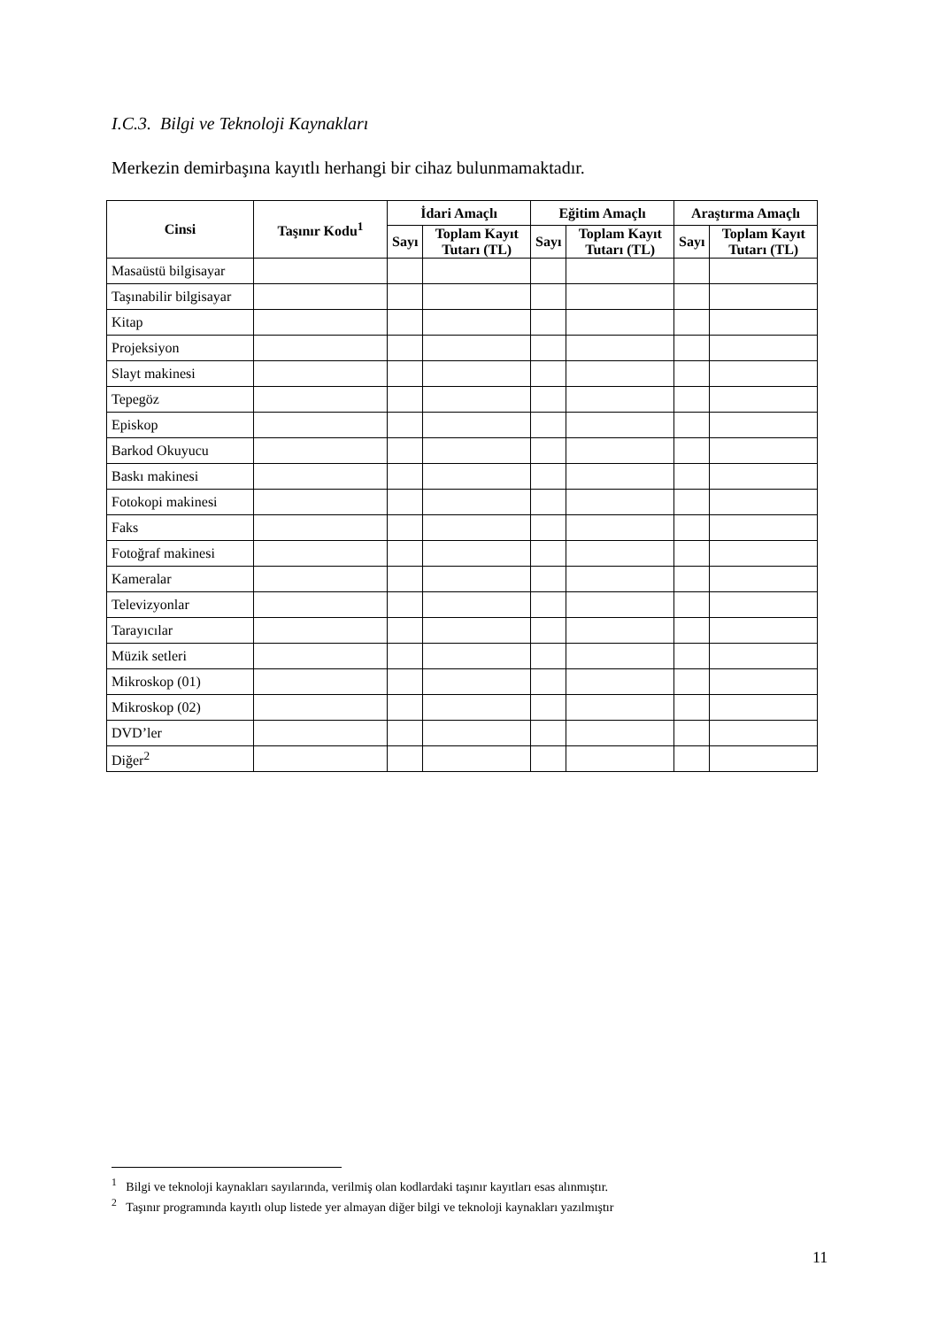I.C.3. Bilgi ve Teknoloji Kaynakları
Merkezin demirbaşına kayıtlı herhangi bir cihaz bulunmamaktadır.
| Cinsi | Taşınır Kodu<sup>1</sup> | İdari Amaçlı | | Eğitim Amaçlı | | Araştırma Amaçlı | |
| --- | --- | --- | --- | --- | --- | --- | --- |
| | | Sayı | Toplam Kayıt Tutarı (TL) | Sayı | Toplam Kayıt Tutarı (TL) | Sayı | Toplam Kayıt Tutarı (TL) |
| Masaüstü bilgisayar | | | | | | | |
| Taşınabilir bilgisayar | | | | | | | |
| Kitap | | | | | | | |
| Projeksiyon | | | | | | | |
| Slayt makinesi | | | | | | | |
| Tepegöz | | | | | | | |
| Episkop | | | | | | | |
| Barkod Okuyucu | | | | | | | |
| Baskı makinesi | | | | | | | |
| Fotokopi makinesi | | | | | | | |
| Faks | | | | | | | |
| Fotoğraf makinesi | | | | | | | |
| Kameralar | | | | | | | |
| Televizyonlar | | | | | | | |
| Tarayıcılar | | | | | | | |
| Müzik setleri | | | | | | | |
| Mikroskop (01) | | | | | | | |
| Mikroskop (02) | | | | | | | |
| DVD’ler | | | | | | | |
| Diğer<sup>2</sup> | | | | | | | |
<sup>1</sup> Bilgi ve teknoloji kaynakları sayılarında, verilmiş olan kodlardaki taşınır kayıtları esas alınmıştır.
<sup>2</sup> Taşınır programında kayıtlı olup listede yer almayan diğer bilgi ve teknoloji kaynakları yazılmıştır
11